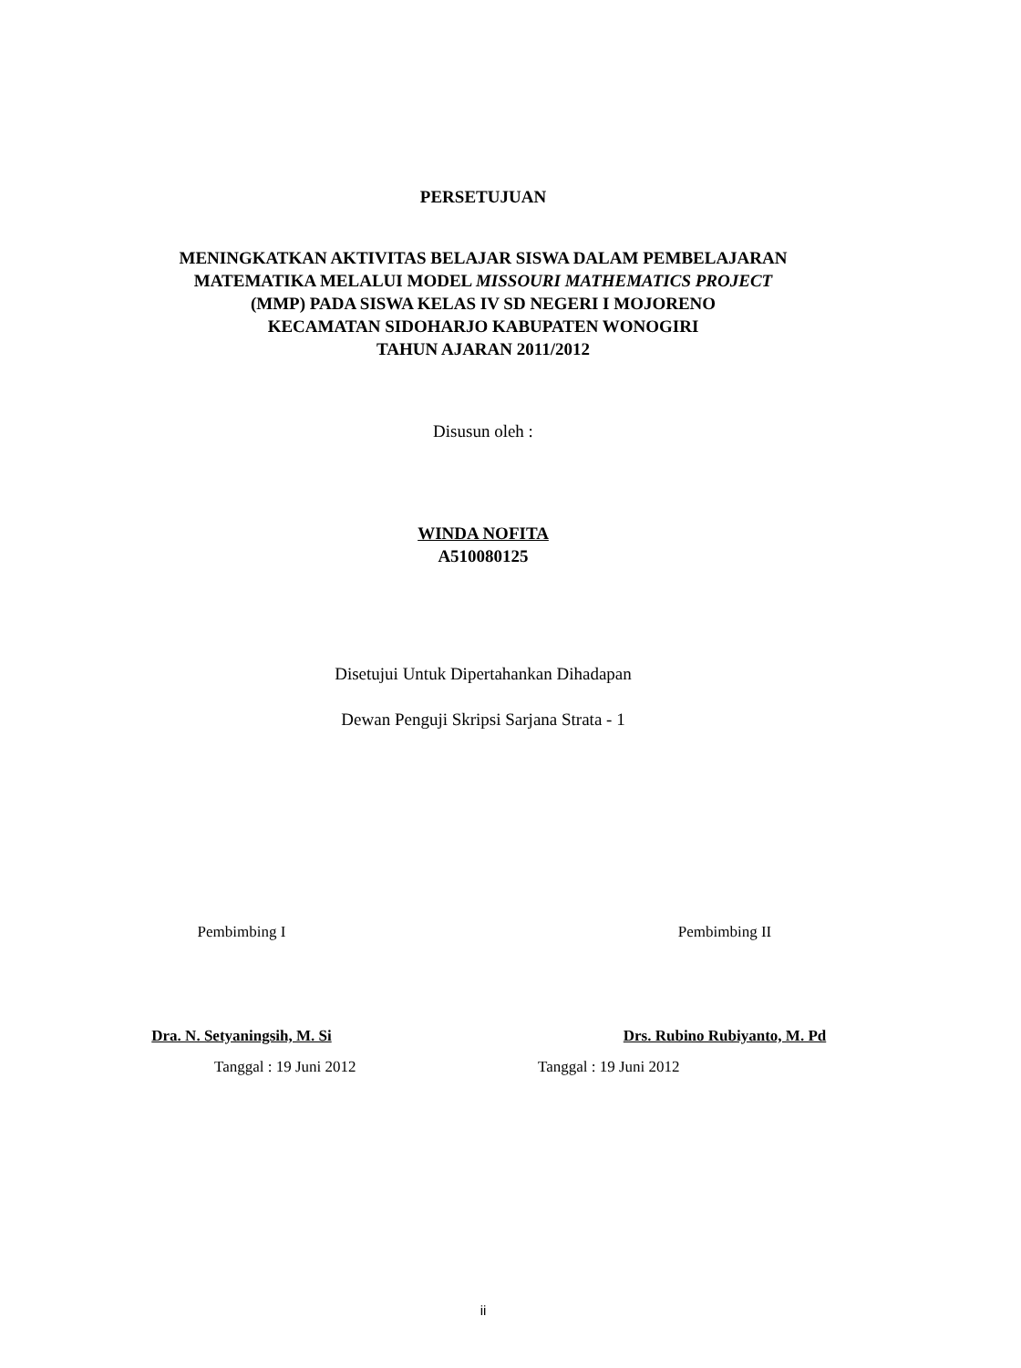PERSETUJUAN
MENINGKATKAN AKTIVITAS BELAJAR SISWA DALAM PEMBELAJARAN
MATEMATIKA MELALUI MODEL MISSOURI MATHEMATICS PROJECT
(MMP) PADA SISWA KELAS IV SD NEGERI I MOJORENO
KECAMATAN SIDOHARJO KABUPATEN WONOGIRI
TAHUN AJARAN 2011/2012
Disusun oleh :
WINDA NOFITA
A510080125
Disetujui Untuk Dipertahankan Dihadapan
Dewan Penguji Skripsi Sarjana Strata - 1
Pembimbing I
Dra. N. Setyaningsih, M. Si
Tanggal : 19 Juni 2012
Pembimbing II
Drs. Rubino Rubiyanto, M. Pd
Tanggal : 19 Juni 2012
ii